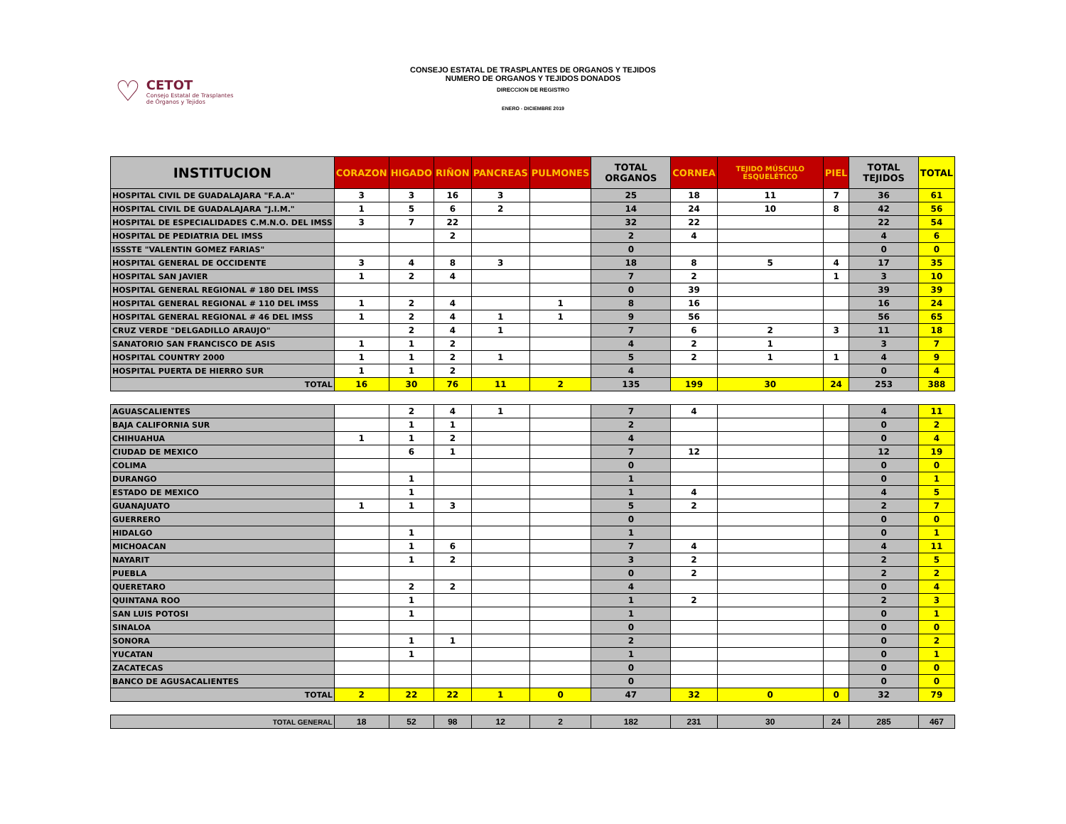♡
CETOT
Consejo Estatal de Trasplantes
de Órganos y Tejidos
CONSEJO ESTATAL DE TRASPLANTES DE ORGANOS Y TEJIDOS
NUMERO DE ORGANOS Y TEJIDOS DONADOS
DIRECCION DE REGISTRO
ENERO - DICIEMBRE 2019
| INSTITUCION | CORAZON | HIGADO | RIÑON | PANCREAS | PULMONES | TOTAL ORGANOS | CORNEA | TEJIDO MÚSCULO ESQUELÉTICO | PIEL | TOTAL TEJIDOS | TOTAL |
| --- | --- | --- | --- | --- | --- | --- | --- | --- | --- | --- | --- |
| HOSPITAL CIVIL DE GUADALAJARA "F.A.A" | 3 | 3 | 16 | 3 | | 25 | 18 | 11 | 7 | 36 | 61 |
| HOSPITAL CIVIL DE GUADALAJARA "J.I.M." | 1 | 5 | 6 | 2 | | 14 | 24 | 10 | 8 | 42 | 56 |
| HOSPITAL DE ESPECIALIDADES C.M.N.O. DEL IMSS | 3 | 7 | 22 | | | 32 | 22 | | | 22 | 54 |
| HOSPITAL DE PEDIATRIA DEL IMSS | | | 2 | | | 2 | 4 | | | 4 | 6 |
| ISSSTE "VALENTIN GOMEZ FARIAS" | | | | | | 0 | | | | 0 | 0 |
| HOSPITAL GENERAL DE OCCIDENTE | 3 | 4 | 8 | 3 | | 18 | 8 | 5 | 4 | 17 | 35 |
| HOSPITAL SAN JAVIER | 1 | 2 | 4 | | | 7 | 2 | | 1 | 3 | 10 |
| HOSPITAL GENERAL REGIONAL # 180 DEL IMSS | | | | | | 0 | 39 | | | 39 | 39 |
| HOSPITAL GENERAL REGIONAL # 110 DEL IMSS | 1 | 2 | 4 | | 1 | 8 | 16 | | | 16 | 24 |
| HOSPITAL GENERAL REGIONAL # 46 DEL IMSS | 1 | 2 | 4 | 1 | 1 | 9 | 56 | | | 56 | 65 |
| CRUZ VERDE "DELGADILLO ARAUJO" | | 2 | 4 | 1 | | 7 | 6 | 2 | 3 | 11 | 18 |
| SANATORIO SAN FRANCISCO DE ASIS | 1 | 1 | 2 | | | 4 | 2 | 1 | | 3 | 7 |
| HOSPITAL COUNTRY 2000 | 1 | 1 | 2 | 1 | | 5 | 2 | 1 | 1 | 4 | 9 |
| HOSPITAL PUERTA DE HIERRO SUR | 1 | 1 | 2 | | | 4 | | | | 0 | 4 |
| TOTAL | 16 | 30 | 76 | 11 | 2 | 135 | 199 | 30 | 24 | 253 | 388 |
| AGUASCALIENTES | | 2 | 4 | 1 | | 7 | 4 | | | 4 | 11 |
| BAJA CALIFORNIA SUR | | 1 | 1 | | | 2 | | | | 0 | 2 |
| CHIHUAHUA | 1 | 1 | 2 | | | 4 | | | | 0 | 4 |
| CIUDAD DE MEXICO | | 6 | 1 | | | 7 | 12 | | | 12 | 19 |
| COLIMA | | | | | | 0 | | | | 0 | 0 |
| DURANGO | | 1 | | | | 1 | | | | 0 | 1 |
| ESTADO DE MEXICO | | 1 | | | | 1 | 4 | | | 4 | 5 |
| GUANAJUATO | 1 | 1 | 3 | | | 5 | 2 | | | 2 | 7 |
| GUERRERO | | | | | | 0 | | | | 0 | 0 |
| HIDALGO | | 1 | | | | 1 | | | | 0 | 1 |
| MICHOACAN | | 1 | 6 | | | 7 | 4 | | | 4 | 11 |
| NAYARIT | | 1 | 2 | | | 3 | 2 | | | 2 | 5 |
| PUEBLA | | | | | | 0 | 2 | | | 2 | 2 |
| QUERETARO | | 2 | 2 | | | 4 | | | | 0 | 4 |
| QUINTANA ROO | | 1 | | | | 1 | 2 | | | 2 | 3 |
| SAN LUIS POTOSI | | 1 | | | | 1 | | | | 0 | 1 |
| SINALOA | | | | | | 0 | | | | 0 | 0 |
| SONORA | | 1 | 1 | | | 2 | | | | 0 | 2 |
| YUCATAN | | 1 | | | | 1 | | | | 0 | 1 |
| ZACATECAS | | | | | | 0 | | | | 0 | 0 |
| BANCO DE AGUSACALIENTES | | | | | | 0 | | | | 0 | 0 |
| TOTAL | 2 | 22 | 22 | 1 | 0 | 47 | 32 | 0 | 0 | 32 | 79 |
| TOTAL GENERAL | 18 | 52 | 98 | 12 | 2 | 182 | 231 | 30 | 24 | 285 | 467 |